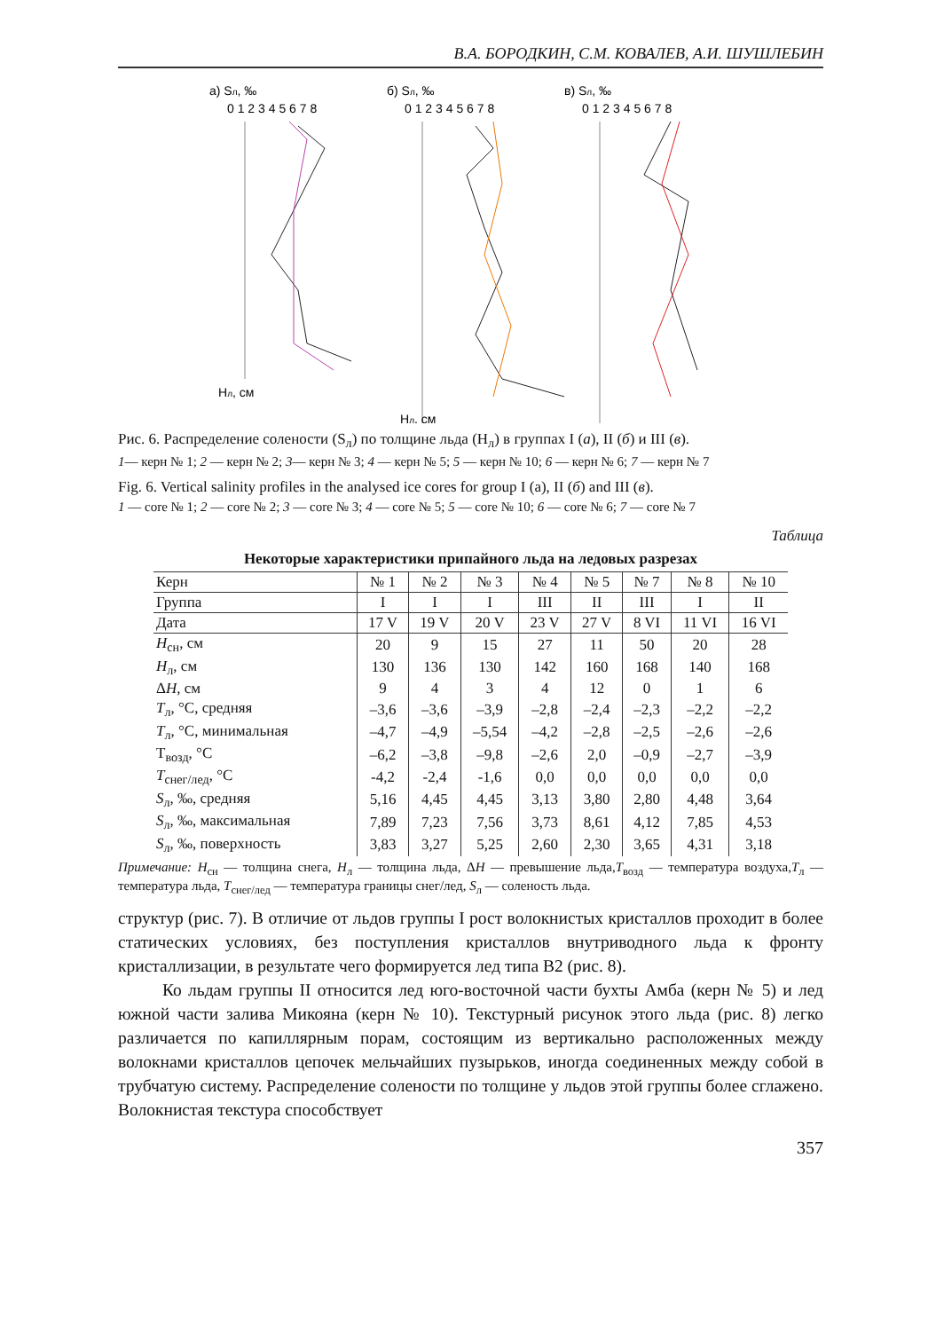В.А. БОРОДКИН, С.М. КОВАЛЕВ, А.И. ШУШЛЕБИН
а) Sл, ‰
0 1 2 3 4 5 6 7 8
б) Sл, ‰
0 1 2 3 4 5 6 7 8
в) Sл, ‰
0 1 2 3 4 5 6 7 8
Hл, см
Hл, см
Рис. 6. Распределение солености (S<sub>л</sub>) по толщине льда (H<sub>л</sub>) в группах I (а), II (б) и III (в).
1— керн № 1; 2 — керн № 2; 3— керн № 3; 4 — керн № 5; 5 — керн № 10; 6 — керн № 6; 7 — керн № 7
Fig. 6. Vertical salinity profiles in the analysed ice cores for group I (a), II (б) and III (в).
1 — core № 1; 2 — core № 2; 3 — core № 3; 4 — core № 5; 5 — core № 10; 6 — core № 6; 7 — core № 7
Таблица
Некоторые характеристики припайного льда на ледовых разрезах
| Керн | № 1 | № 2 | № 3 | № 4 | № 5 | № 7 | № 8 | № 10 |
| --- | --- | --- | --- | --- | --- | --- | --- | --- |
| Группа | I | I | I | III | II | III | I | II |
| Дата | 17 V | 19 V | 20 V | 23 V | 27 V | 8 VI | 11 VI | 16 VI |
| H<sub>сн</sub>, см | 20 | 9 | 15 | 27 | 11 | 50 | 20 | 28 |
| H<sub>л</sub>, см | 130 | 136 | 130 | 142 | 160 | 168 | 140 | 168 |
| Δ H , см | 9 | 4 | 3 | 4 | 12 | 0 | 1 | 6 |
| T<sub>л</sub>, °C, средняя | –3,6 | –3,6 | –3,9 | –2,8 | –2,4 | –2,3 | –2,2 | –2,2 |
| T<sub>л</sub>, °C, минимальная | –4,7 | –4,9 | –5,54 | –4,2 | –2,8 | –2,5 | –2,6 | –2,6 |
| T<sub>возд</sub>, °C | –6,2 | –3,8 | –9,8 | –2,6 | 2,0 | –0,9 | –2,7 | –3,9 |
| T<sub>снег/лед</sub>, °C | -4,2 | -2,4 | -1,6 | 0,0 | 0,0 | 0,0 | 0,0 | 0,0 |
| S<sub>л</sub>, ‰, средняя | 5,16 | 4,45 | 4,45 | 3,13 | 3,80 | 2,80 | 4,48 | 3,64 |
| S<sub>л</sub>, ‰, максимальная | 7,89 | 7,23 | 7,56 | 3,73 | 8,61 | 4,12 | 7,85 | 4,53 |
| S<sub>л</sub>, ‰, поверхность | 3,83 | 3,27 | 5,25 | 2,60 | 2,30 | 3,65 | 4,31 | 3,18 |
Примечание: H<sub>сн</sub> — толщина снега, H<sub>л</sub> — толщина льда, ΔH — превышение льда,T<sub>возд</sub> — температура воздуха,T<sub>л</sub> — температура льда, T<sub>снег/лед</sub> — температура границы снег/лед, S<sub>л</sub> — соленость льда.
структур (рис. 7). В отличие от льдов группы I рост волокнистых кристаллов проходит в более статических условиях, без поступления кристаллов внутриводного льда к фронту кристаллизации, в результате чего формируется лед типа В2 (рис. 8).
Ко льдам группы II относится лед юго-восточной части бухты Амба (керн № 5) и лед южной части залива Микояна (керн № 10). Текстурный рисунок этого льда (рис. 8) легко различается по капиллярным порам, состоящим из вертикально расположенных между волокнами кристаллов цепочек мельчайших пузырьков, иногда соединенных между собой в трубчатую систему. Распределение солености по толщине у льдов этой группы более сглажено. Волокнистая текстура способствует
357